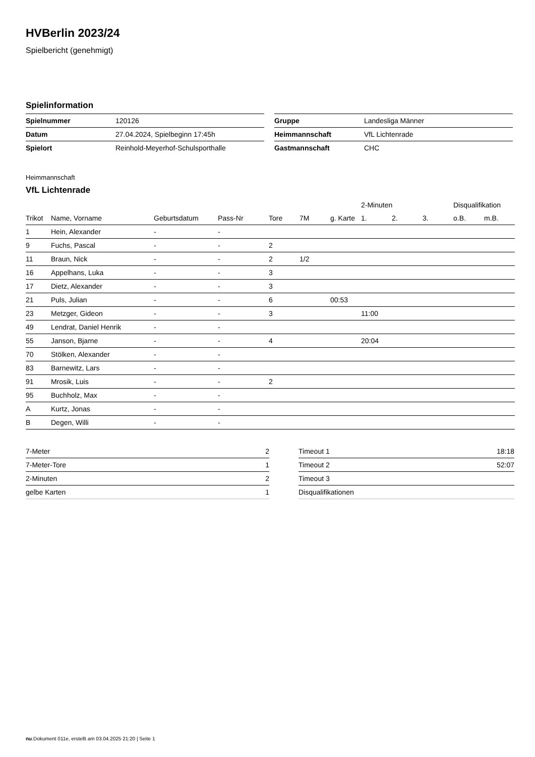HVBerlin 2023/24
Spielbericht (genehmigt)
Spielinformation
| Spielnummer | 120126 |
| Datum | 27.04.2024, Spielbeginn 17:45h |
| Spielort | Reinhold-Meyerhof-Schulsporthalle |
| Gruppe | Landesliga Männer |
| Heimmannschaft | VfL Lichtenrade |
| Gastmannschaft | CHC |
Heimmannschaft
VfL Lichtenrade
| | | | | | | | 2-Minuten | | | Disqualifikation | |
| --- | --- | --- | --- | --- | --- | --- | --- | --- | --- | --- | --- |
| Trikot | Name, Vorname | Geburtsdatum | Pass-Nr | Tore | 7M | g. Karte | 1. | 2. | 3. | o.B. | m.B. |
| 1 | Hein, Alexander | - | - | | | | | | | | |
| 9 | Fuchs, Pascal | - | - | 2 | | | | | | | |
| 11 | Braun, Nick | - | - | 2 | 1/2 | | | | | | |
| 16 | Appelhans, Luka | - | - | 3 | | | | | | | |
| 17 | Dietz, Alexander | - | - | 3 | | | | | | | |
| 21 | Puls, Julian | - | - | 6 | | 00:53 | | | | | |
| 23 | Metzger, Gideon | - | - | 3 | | | 11:00 | | | | |
| 49 | Lendrat, Daniel Henrik | - | - | | | | | | | | |
| 55 | Janson, Bjarne | - | - | 4 | | | 20:04 | | | | |
| 70 | Stölken, Alexander | - | - | | | | | | | | |
| 83 | Barnewitz, Lars | - | - | | | | | | | | |
| 91 | Mrosik, Luis | - | - | 2 | | | | | | | |
| 95 | Buchholz, Max | - | - | | | | | | | | |
| A | Kurtz, Jonas | - | - | | | | | | | | |
| B | Degen, Willi | - | - | | | | | | | | |
| 7-Meter | 2 |
| 7-Meter-Tore | 1 |
| 2-Minuten | 2 |
| gelbe Karten | 1 |
| Timeout 1 | 18:18 |
| Timeout 2 | 52:07 |
| Timeout 3 | |
| Disqualifikationen | |
nu.Dokument 011e, erstellt am 03.04.2025 21:20 | Seite 1